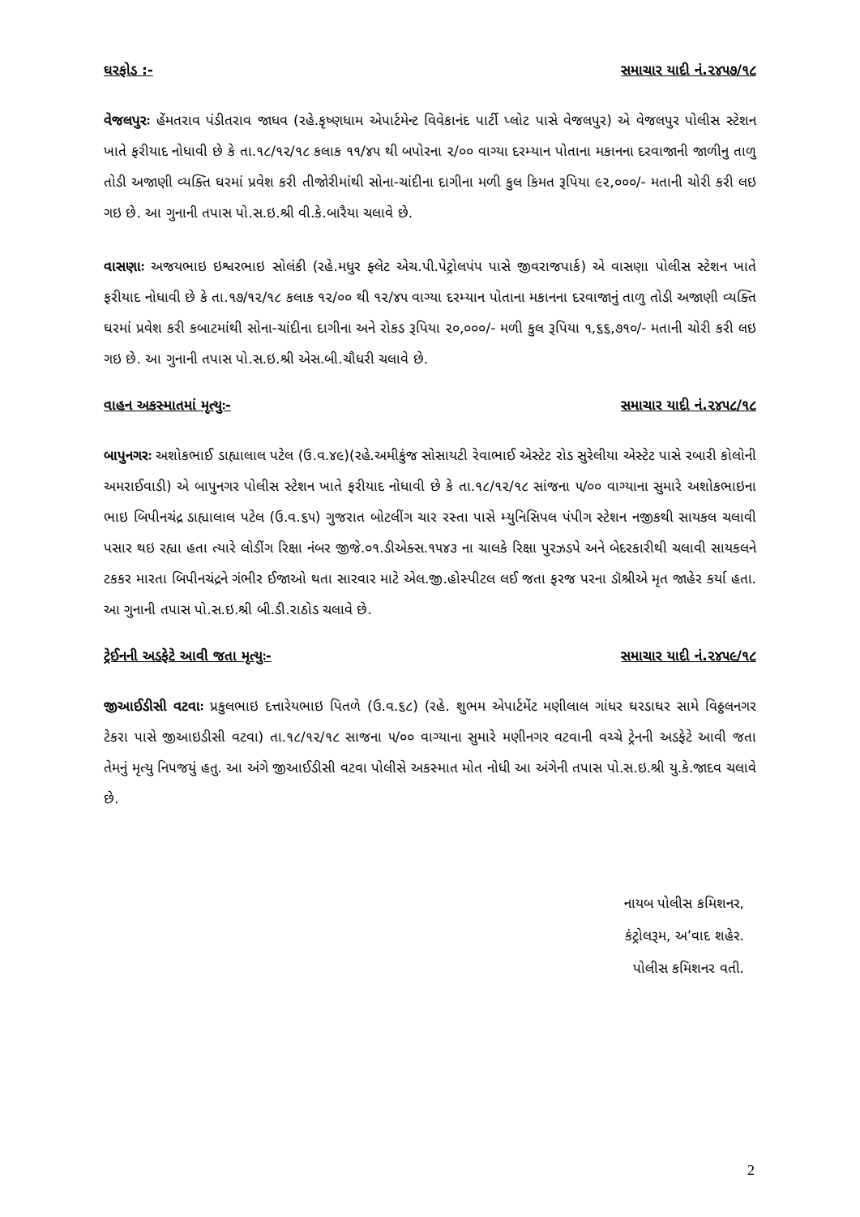ઘરફોડ :- સમાચાર યાદી નં.૨૪૫૭/૧૮
વેજલપુરઃ હેંમતરાવ પંડીતરાવ જાધવ (રહે.કૃષ્ણધામ એપાર્ટમેન્ટ વિવેકાનંદ પાર્ટી પ્લોટ પાસે વેજલપુર) એ વેજલપુર પોલીસ સ્ટેશન ખાતે ફરીયાદ નોધાવી છે કે તા.૧૮/૧૨/૧૮ કલાક ૧૧/૪૫ થી બપોરના ૨/૦૦ વાગ્યા દરમ્યાન પોતાના મકાનના દરવાજાની જાળીનુ તાળુ તોડી અજાણી વ્યક્તિ ઘરમાં પ્રવેશ કરી તીજોરીમાંથી સોના-ચાંદીના દાગીના મળી કુલ કિમત રૂપિયા ૯૨,૦૦૦/- મતાની ચોરી કરી લઇ ગઇ છે. આ ગુનાની તપાસ પો.સ.ઇ.શ્રી વી.કે.બારૈયા ચલાવે છે.
વાસણાઃ અજયભાઇ ઇશ્વરભાઇ સોલંકી (રહે.મધુર ફ્લેટ એચ.પી.પેટ્રોલપંપ પાસે જીવરાજપાર્ક) એ વાસણા પોલીસ સ્ટેશન ખાતે ફરીયાદ નોધાવી છે કે તા.૧૭/૧૨/૧૮ કલાક ૧૨/૦૦ થી ૧૨/૪૫ વાગ્યા દરમ્યાન પોતાના મકાનના દરવાજાનું તાળુ તોડી અજાણી વ્યક્તિ ઘરમાં પ્રવેશ કરી કબાટમાંથી સોના-ચાંદીના દાગીના અને રોકડ રૂપિયા ૨૦,૦૦૦/- મળી કુલ રૂપિયા ૧,૬૬,૭૧૦/- મતાની ચોરી કરી લઇ ગઇ છે. આ ગુનાની તપાસ પો.સ.ઇ.શ્રી એસ.બી.ચૌધરી ચલાવે છે.
વાહન અકસ્માતમાં મૃત્યુઃ- સમાચાર યાદી નં.૨૪૫૮/૧૮
બાપુનગરઃ અશોકભાઈ ડાહ્યાલાલ પટેલ (ઉ.વ.૪૯)(રહે.અમીકુંજ સોસાયટી રેવાભાઈ એસ્ટેટ રોડ સુરેલીયા એસ્ટેટ પાસે રબારી કોલોની અમરાઈવાડી) એ બાપુનગર પોલીસ સ્ટેશન ખાતે ફરીયાદ નોધાવી છે કે તા.૧૮/૧૨/૧૮ સાંજના ૫/૦૦ વાગ્યાના સુમારે અશોકભાઇના ભાઇ બિપીનચંદ્ર ડાહ્યાલાલ પટેલ (ઉ.વ.૬૫) ગુજરાત બોટલીંગ ચાર રસ્તા પાસે મ્યુનિસિપલ પંપીગ સ્ટેશન નજીકથી સાયકલ ચલાવી પસાર થઇ રહ્યા હતા ત્યારે લોડીંગ રિક્ષા નંબર જીજે.૦૧.ડીએક્સ.૧૫૪૩ ના ચાલકે રિક્ષા પુરઝડપે અને બેદરકારીથી ચલાવી સાયકલને ટકકર મારતા બિપીનચંદ્રને ગંભીર ઈજાઓ થતા સારવાર માટે એલ.જી.હોસ્પીટલ લઈ જતા ફરજ પરના ડૉશ્રીએ મૃત જાહેર કર્યા હતા. આ ગુનાની તપાસ પો.સ.ઇ.શ્રી બી.ડી.રાઠોડ ચલાવે છે.
ટ્રેઈનની અડફેટે આવી જતા મૃત્યુઃ- સમાચાર યાદી નં.૨૪૫૯/૧૮
જીઆઈડીસી વટવાઃ પ્રકુલભાઇ દત્તારેયભાઇ પિતળે (ઉ.વ.૬૮) (રહે. શુભમ એપાર્ટમેંટ મણીલાલ ગાંધર ઘરડાઘર સામે વિઠ્ઠલનગર ટેકરા પાસે જીઆઇડીસી વટવા) તા.૧૮/૧૨/૧૮ સાજના ૫/૦૦ વાગ્યાના સુમારે મણીનગર વટવાની વચ્ચે ટ્રેનની અડફેટે આવી જતા તેમનું મૃત્યુ નિપજયું હતુ. આ અંગે જીઆઈડીસી વટવા પોલીસે અકસ્માત મોત નોધી આ અંગેની તપાસ પો.સ.ઇ.શ્રી યુ.કે.જાદવ ચલાવે છે.
નાયબ પોલીસ કમિશનર,
કંટ્રોલરૂમ, અ’વાદ શહેર.
પોલીસ કમિશનર વતી.
2